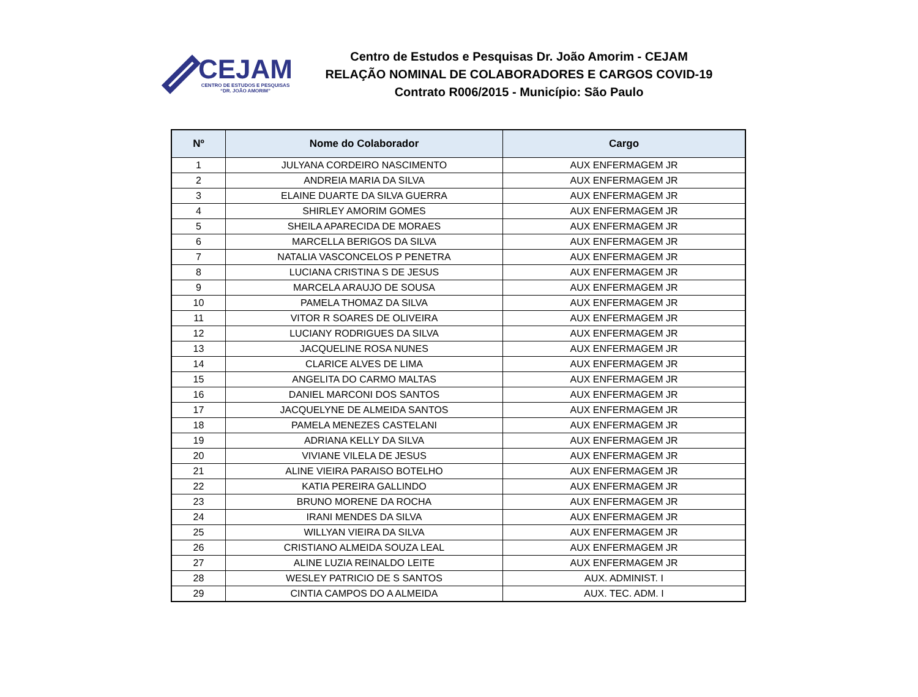CEJAM
CENTRO DE ESTUDOS E PESQUISAS
“DR. JOÃO AMORIM”
Centro de Estudos e Pesquisas Dr. João Amorim - CEJAM
RELAÇÃO NOMINAL DE COLABORADORES E CARGOS COVID-19
Contrato R006/2015 - Município: São Paulo
| Nº | Nome do Colaborador | Cargo |
| --- | --- | --- |
| 1 | JULYANA CORDEIRO NASCIMENTO | AUX ENFERMAGEM JR |
| 2 | ANDREIA MARIA DA SILVA | AUX ENFERMAGEM JR |
| 3 | ELAINE DUARTE DA SILVA GUERRA | AUX ENFERMAGEM JR |
| 4 | SHIRLEY AMORIM GOMES | AUX ENFERMAGEM JR |
| 5 | SHEILA APARECIDA DE MORAES | AUX ENFERMAGEM JR |
| 6 | MARCELLA BERIGOS DA SILVA | AUX ENFERMAGEM JR |
| 7 | NATALIA VASCONCELOS P PENETRA | AUX ENFERMAGEM JR |
| 8 | LUCIANA CRISTINA S DE JESUS | AUX ENFERMAGEM JR |
| 9 | MARCELA ARAUJO DE SOUSA | AUX ENFERMAGEM JR |
| 10 | PAMELA THOMAZ DA SILVA | AUX ENFERMAGEM JR |
| 11 | VITOR R SOARES DE OLIVEIRA | AUX ENFERMAGEM JR |
| 12 | LUCIANY RODRIGUES DA SILVA | AUX ENFERMAGEM JR |
| 13 | JACQUELINE ROSA NUNES | AUX ENFERMAGEM JR |
| 14 | CLARICE ALVES DE LIMA | AUX ENFERMAGEM JR |
| 15 | ANGELITA DO CARMO MALTAS | AUX ENFERMAGEM JR |
| 16 | DANIEL MARCONI DOS SANTOS | AUX ENFERMAGEM JR |
| 17 | JACQUELYNE DE ALMEIDA SANTOS | AUX ENFERMAGEM JR |
| 18 | PAMELA MENEZES CASTELANI | AUX ENFERMAGEM JR |
| 19 | ADRIANA KELLY DA SILVA | AUX ENFERMAGEM JR |
| 20 | VIVIANE VILELA DE JESUS | AUX ENFERMAGEM JR |
| 21 | ALINE VIEIRA PARAISO BOTELHO | AUX ENFERMAGEM JR |
| 22 | KATIA PEREIRA GALLINDO | AUX ENFERMAGEM JR |
| 23 | BRUNO MORENE DA ROCHA | AUX ENFERMAGEM JR |
| 24 | IRANI MENDES DA SILVA | AUX ENFERMAGEM JR |
| 25 | WILLYAN VIEIRA DA SILVA | AUX ENFERMAGEM JR |
| 26 | CRISTIANO ALMEIDA SOUZA LEAL | AUX ENFERMAGEM JR |
| 27 | ALINE LUZIA REINALDO LEITE | AUX ENFERMAGEM JR |
| 28 | WESLEY PATRICIO DE S SANTOS | AUX. ADMINIST. I |
| 29 | CINTIA CAMPOS DO A ALMEIDA | AUX. TEC. ADM. I |